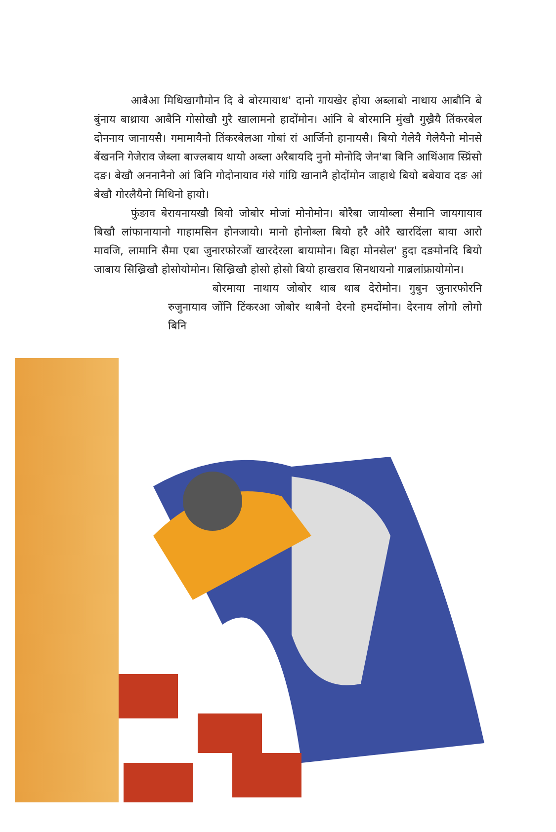आबैआ मिथिखागौमोन दि बे बोरमायाथ' दानो गायखेर होया अब्लाबो नाथाय आबौनि बे बुंनाय बाथ्राया आबैनि गोसोखौ गुरै खालामनो हादोंमोन। आंनि बे बोरमानि मुंखौ गुख्रैयै तिंकरबेल दोननाय जानायसै। गमामायैनो तिंकरबेलआ गोबां रां आर्जिनो हानायसै। बियो गेलेयै गेलेयैनो मोनसे बेंखननि गेजेराव जेब्ला बाज्लबाय थायो अब्ला अरैबायदि नुनो मोनोदि जेन'बा बिनि आथिंआव स्प्रिंसो दङ। बेखौ अननानैनो आं बिनि गोदोनायाव गंसे गांग्रि खानानै होदोंमोन जाहाथे बियो बबेयाव दङ आं बेखौ गोरलैयैनो मिथिनो हायो।
फुंङाव बेरायनायखौ बियो जोबोर मोजां मोनोमोन। बोरैबा जायोब्ला सैमानि जायगायाव बिखौ लांफानायानो गाहामसिन होनजायो। मानो होनोब्ला बियो हरै ओरै खारदिंला बाया आरो मावजि, लामानि सैमा एबा जुनारफोरजों खारदेरला बायामोन। बिहा मोनसेल' हुदा दङमोनदि बियो जाबाय सिख्रिखौ होसोयोमोन। सिख्रिखौ होसो होसो बियो हाखराव सिनथायनो गाब्रलांफ्रायोमोन।
बोरमाया नाथाय जोबोर थाब थाब देरोमोन। गुबुन जुनारफोरनि रुजुनायाव जोंनि टिंकरआ जोबोर थाबैनो देरनो हमदोंमोन। देरनाय लोगो लोगो बिनि